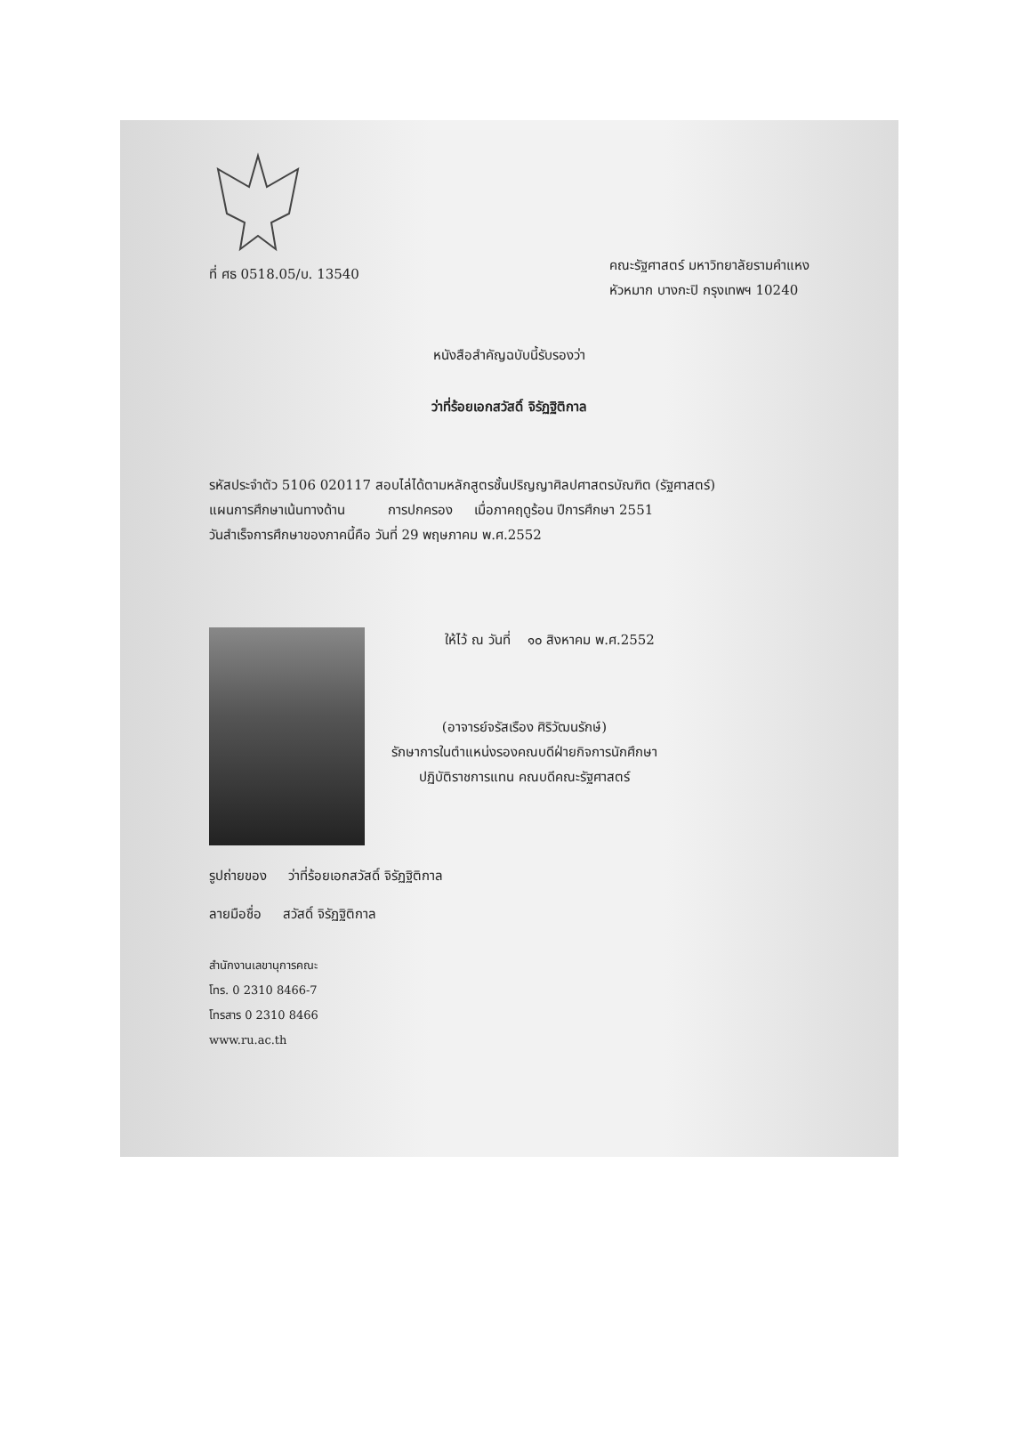ที่ ศธ 0518.05/บ. 13540
คณะรัฐศาสตร์ มหาวิทยาลัยรามคำแหง
หัวหมาก บางกะปิ กรุงเทพฯ 10240
หนังสือสำคัญฉบับนี้รับรองว่า
ว่าที่ร้อยเอกสวัสดิ์ จิรัฏฐิติกาล
รหัสประจำตัว 5106 020117 สอบไล่ได้ตามหลักสูตรชั้นปริญญาศิลปศาสตรบัณฑิต (รัฐศาสตร์)
แผนการศึกษาเน้นทางด้าน การปกครอง เมื่อภาคฤดูร้อน ปีการศึกษา 2551
วันสำเร็จการศึกษาของภาคนี้คือ วันที่ 29 พฤษภาคม พ.ศ.2552
ให้ไว้ ณ วันที่ ๑๐ สิงหาคม พ.ศ.2552
(อาจารย์จรัสเรือง ศิริวัฒนรักษ์)
รักษาการในตำแหน่งรองคณบดีฝ่ายกิจการนักศึกษา
ปฏิบัติราชการแทน คณบดีคณะรัฐศาสตร์
รูปถ่ายของ ว่าที่ร้อยเอกสวัสดิ์ จิรัฏฐิติกาล
ลายมือชื่อ สวัสดิ์ จิรัฏฐิติกาล
สำนักงานเลขานุการคณะ
โทร. 0 2310 8466-7
โทรสาร 0 2310 8466
www.ru.ac.th